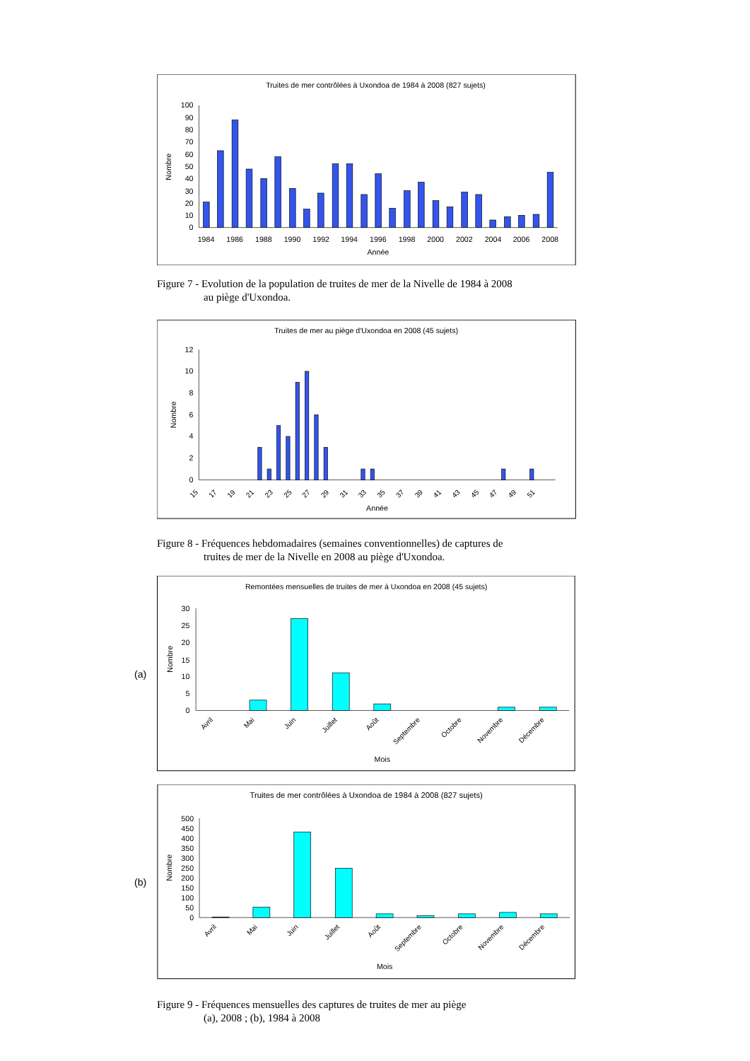Truites de mer contrôlées à Uxondoa de 1984 à 2008 (827 sujets)
100
90
80
70
60
50
40
30
20
10
0
Nombre
1984
1986
1988
1990
1992
1994
1996
1998
2000
2002
2004
2006
2008
Année
Figure 7 - Evolution de la population de truites de mer de la Nivelle de 1984 à 2008
au piège d'Uxondoa.
Truites de mer au piège d'Uxondoa en 2008 (45 sujets)
12
10
8
6
4
2
0
Nombre
15
17
19
21
23
25
27
29
31
33
35
37
39
41
43
45
47
49
51
Année
Figure 8 - Fréquences hebdomadaires (semaines conventionnelles) de captures de
truites de mer de la Nivelle en 2008 au piège d'Uxondoa.
(a)
Remontées mensuelles de truites de mer à Uxondoa en 2008 (45 sujets)
30
25
20
15
10
5
0
Nombre
Avril
Mai
Juin
Juillet
Août
Septembre
Octobre
Novembre
Décembre
Mois
(b)
Truites de mer contrôlées à Uxondoa de 1984 à 2008 (827 sujets)
500
450
400
350
300
250
200
150
100
50
0
Nombre
Avril
Mai
Juin
Juillet
Août
Septembre
Octobre
Novembre
Décembre
Mois
Figure 9 - Fréquences mensuelles des captures de truites de mer au piège
(a), 2008 ; (b), 1984 à 2008